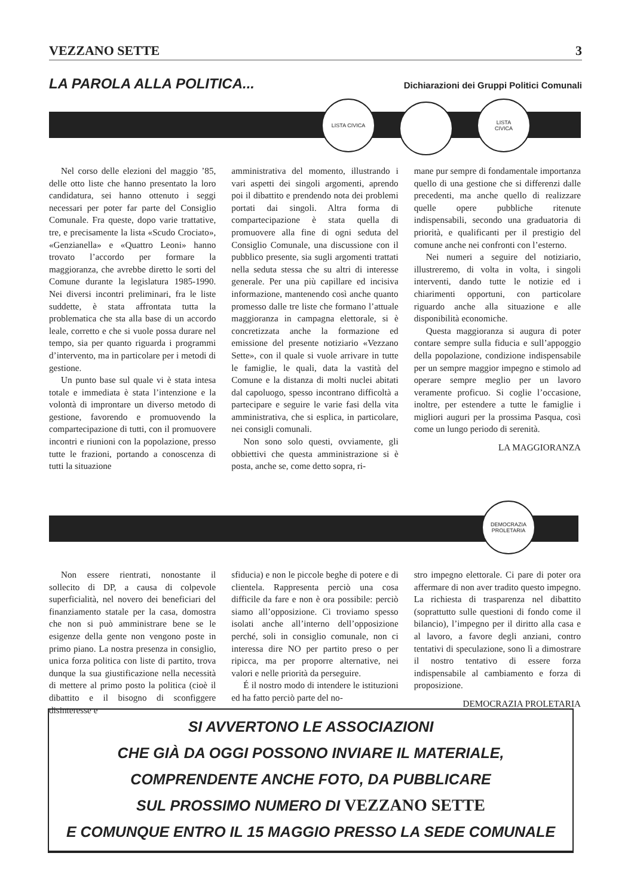VEZZANO SETTE 3
LA PAROLA ALLA POLITICA...
Dichiarazioni dei Gruppi Politici Comunali
LISTA CIVICA
LISTA
CIVICA
Nel corso delle elezioni del maggio ’85, delle otto liste che hanno presentato la loro candidatura, sei hanno ottenuto i seggi necessari per poter far parte del Consiglio Comunale. Fra queste, dopo varie trattative, tre, e precisamente la lista «Scudo Crociato», «Genzianella» e «Quattro Leoni» hanno trovato l’accordo per formare la maggioranza, che avrebbe diretto le sorti del Comune durante la legislatura 1985-1990. Nei diversi incontri preliminari, fra le liste suddette, è stata affrontata tutta la problematica che sta alla base di un accordo leale, corretto e che si vuole possa durare nel tempo, sia per quanto riguarda i programmi d’intervento, ma in particolare per i metodi di gestione.
Un punto base sul quale vi è stata intesa totale e immediata è stata l’intenzione e la volontà di improntare un diverso metodo di gestione, favorendo e promuovendo la compartecipazione di tutti, con il promuovere incontri e riunioni con la popolazione, presso tutte le frazioni, portando a conoscenza di tutti la situazione
amministrativa del momento, illustrando i vari aspetti dei singoli argomenti, aprendo poi il dibattito e prendendo nota dei problemi portati dai singoli. Altra forma di compartecipazione è stata quella di promuovere alla fine di ogni seduta del Consiglio Comunale, una discussione con il pubblico presente, sia sugli argomenti trattati nella seduta stessa che su altri di interesse generale. Per una più capillare ed incisiva informazione, mantenendo così anche quanto promesso dalle tre liste che formano l’attuale maggioranza in campagna elettorale, si è concretizzata anche la formazione ed emissione del presente notiziario «Vezzano Sette», con il quale si vuole arrivare in tutte le famiglie, le quali, data la vastità del Comune e la distanza di molti nuclei abitati dal capoluogo, spesso incontrano difficoltà a partecipare e seguire le varie fasi della vita amministrativa, che si esplica, in particolare, nei consigli comunali.
Non sono solo questi, ovviamente, gli obbiettivi che questa amministrazione si è posta, anche se, come detto sopra, ri-
mane pur sempre di fondamentale importanza quello di una gestione che si differenzi dalle precedenti, ma anche quello di realizzare quelle opere pubbliche ritenute indispensabili, secondo una graduatoria di priorità, e qualificanti per il prestigio del comune anche nei confronti con l’esterno.
Nei numeri a seguire del notiziario, illustreremo, di volta in volta, i singoli interventi, dando tutte le notizie ed i chiarimenti opportuni, con particolare riguardo anche alla situazione e alle disponibilità economiche.
Questa maggioranza si augura di poter contare sempre sulla fiducia e sull’appoggio della popolazione, condizione indispensabile per un sempre maggior impegno e stimolo ad operare sempre meglio per un lavoro veramente proficuo. Si coglie l’occasione, inoltre, per estendere a tutte le famiglie i migliori auguri per la prossima Pasqua, così come un lungo periodo di serenità.
LA MAGGIORANZA
DEMOCRAZIA
PROLETARIA
Non essere rientrati, nonostante il sollecito di DP, a causa di colpevole superficialità, nel novero dei beneficiari del finanziamento statale per la casa, domostra che non si può amministrare bene se le esigenze della gente non vengono poste in primo piano. La nostra presenza in consiglio, unica forza politica con liste di partito, trova dunque la sua giustificazione nella necessità di mettere al primo posto la politica (cioè il dibattito e il bisogno di sconfiggere disinteresse e
sfiducia) e non le piccole beghe di potere e di clientela. Rappresenta perciò una cosa difficile da fare e non è ora possibile: perciò siamo all’opposizione. Ci troviamo spesso isolati anche all’interno dell’opposizione perché, soli in consiglio comunale, non ci interessa dire NO per partito preso o per ripicca, ma per proporre alternative, nei valori e nelle priorità da perseguire.
É il nostro modo di intendere le istituzioni ed ha fatto perciò parte del no-
stro impegno elettorale. Ci pare di poter ora affermare di non aver tradito questo impegno. La richiesta di trasparenza nel dibattito (soprattutto sulle questioni di fondo come il bilancio), l’impegno per il diritto alla casa e al lavoro, a favore degli anziani, contro tentativi di speculazione, sono lì a dimostrare il nostro tentativo di essere forza indispensabile al cambiamento e forza di proposizione.
DEMOCRAZIA PROLETARIA
SI AVVERTONO LE ASSOCIAZIONI
CHE GIÀ DA OGGI POSSONO INVIARE IL MATERIALE,
COMPRENDENTE ANCHE FOTO, DA PUBBLICARE
SUL PROSSIMO NUMERO DI VEZZANO SETTE
E COMUNQUE ENTRO IL 15 MAGGIO PRESSO LA SEDE COMUNALE